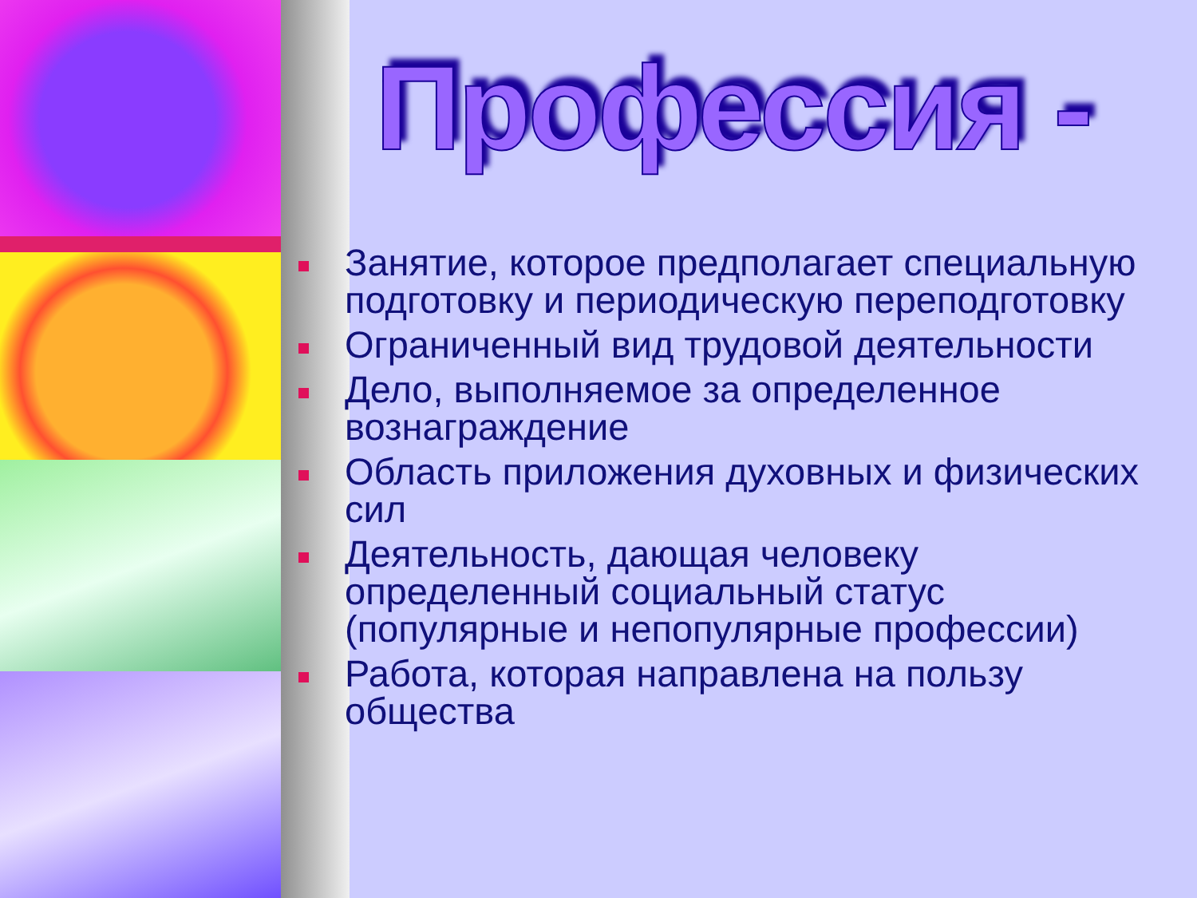Профессия -
Занятие, которое предполагает специальную подготовку и периодическую переподготовку
Ограниченный вид трудовой деятельности
Дело, выполняемое за определенное вознаграждение
Область приложения духовных и физических сил
Деятельность, дающая человеку определенный социальный статус (популярные и непопулярные профессии)
Работа, которая направлена на пользу общества